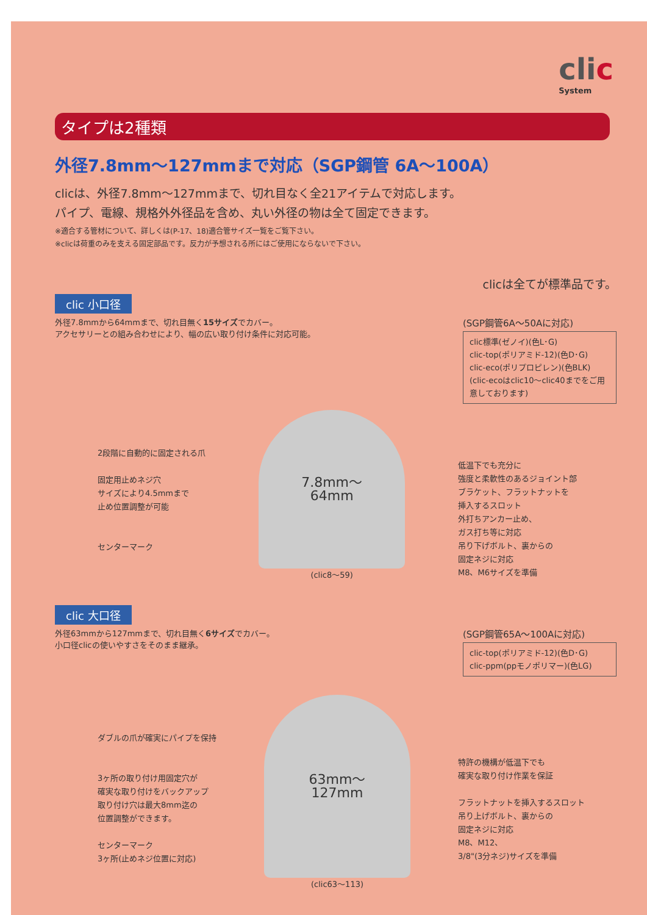clic
System
タイプは2種類
外径7.8mm～127mmまで対応（SGP鋼管 6A～100A）
clicは、外径7.8mm～127mmまで、切れ目なく全21アイテムで対応します。
パイプ、電線、規格外外径品を含め、丸い外径の物は全て固定できます。
※適合する管材について、詳しくは(P-17、18)適合管サイズ一覧をご覧下さい。
※clicは荷重のみを支える固定部品です。反力が予想される所にはご使用にならないで下さい。
clicは全てが標準品です。
clic 小口径
外径7.8mmから64mmまで、切れ目無く15サイズでカバー。
アクセサリーとの組み合わせにより、幅の広い取り付け条件に対応可能。
(SGP鋼管6A～50Aに対応)
clic標準(ゼノイ)(色L･G)
clic-top(ポリアミド-12)(色D･G)
clic-eco(ポリプロピレン)(色BLK)
(clic-ecoはclic10～clic40までをご用意しております)
2段階に自動的に固定される爪
固定用止めネジ穴
サイズにより4.5mmまで
止め位置調整が可能
センターマーク
7.8mm～
64mm
(clic8～59)
低温下でも充分に
強度と柔軟性のあるジョイント部
ブラケット、フラットナットを
挿入するスロット
外打ちアンカー止め、
ガス打ち等に対応
吊り下げボルト、裏からの
固定ネジに対応
M8、M6サイズを準備
clic 大口径
外径63mmから127mmまで、切れ目無く6サイズでカバー。
小口径clicの使いやすさをそのまま継承。
(SGP鋼管65A～100Aに対応)
clic-top(ポリアミド-12)(色D･G)
clic-ppm(ppモノポリマー)(色LG)
ダブルの爪が確実にパイプを保持
3ヶ所の取り付け用固定穴が
確実な取り付けをバックアップ
取り付け穴は最大8mm迄の
位置調整ができます。
センターマーク
3ヶ所(止めネジ位置に対応)
63mm～
127mm
(clic63～113)
特許の機構が低温下でも
確実な取り付け作業を保証
フラットナットを挿入するスロット
吊り上げボルト、裏からの
固定ネジに対応
M8、M12、
3/8"(3分ネジ)サイズを準備